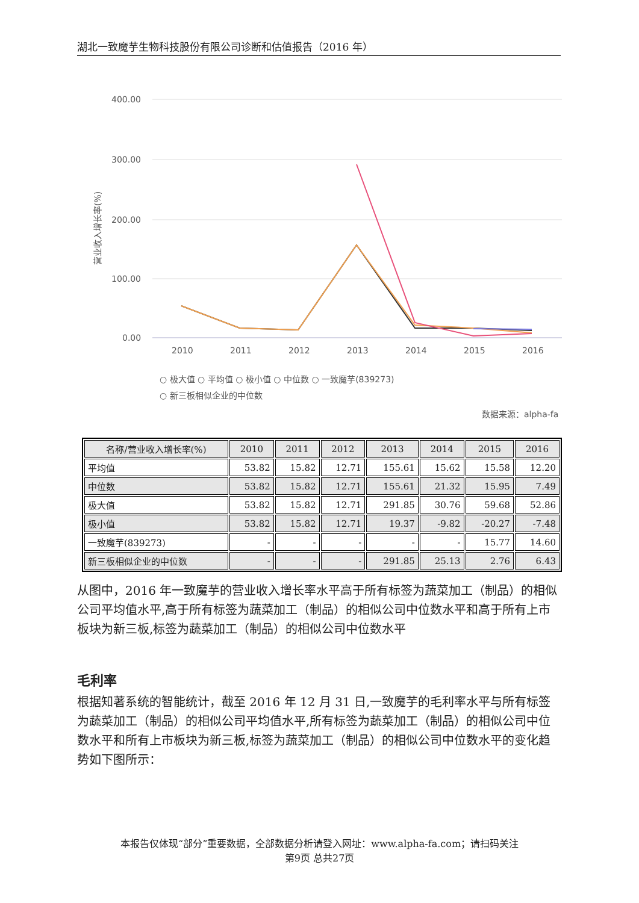湖北一致魔芋生物科技股份有限公司诊断和估值报告（2016 年）
400.00
300.00
200.00
100.00
0.00
营业收入增长率(%)
2010
2011
2012
2013
2014
2015
2016
○ 极大值 ○ 平均值 ○ 极小值 ○ 中位数 ○ 一致魔芋(839273)
○ 新三板相似企业的中位数
数据来源：alpha-fa
| 名称/营业收入增长率(%) | 2010 | 2011 | 2012 | 2013 | 2014 | 2015 | 2016 |
| --- | --- | --- | --- | --- | --- | --- | --- |
| 平均值 | 53.82 | 15.82 | 12.71 | 155.61 | 15.62 | 15.58 | 12.20 |
| 中位数 | 53.82 | 15.82 | 12.71 | 155.61 | 21.32 | 15.95 | 7.49 |
| 极大值 | 53.82 | 15.82 | 12.71 | 291.85 | 30.76 | 59.68 | 52.86 |
| 极小值 | 53.82 | 15.82 | 12.71 | 19.37 | -9.82 | -20.27 | -7.48 |
| 一致魔芋(839273) | - | - | - | - | - | 15.77 | 14.60 |
| 新三板相似企业的中位数 | - | - | - | 291.85 | 25.13 | 2.76 | 6.43 |
从图中，2016 年一致魔芋的营业收入增长率水平高于所有标签为蔬菜加工（制品）的相似公司平均值水平,高于所有标签为蔬菜加工（制品）的相似公司中位数水平和高于所有上市板块为新三板,标签为蔬菜加工（制品）的相似公司中位数水平
毛利率
根据知著系统的智能统计，截至 2016 年 12 月 31 日,一致魔芋的毛利率水平与所有标签为蔬菜加工（制品）的相似公司平均值水平,所有标签为蔬菜加工（制品）的相似公司中位数水平和所有上市板块为新三板,标签为蔬菜加工（制品）的相似公司中位数水平的变化趋势如下图所示：
本报告仅体现“部分”重要数据，全部数据分析请登入网址：www.alpha-fa.com；请扫码关注
第9页 总共27页